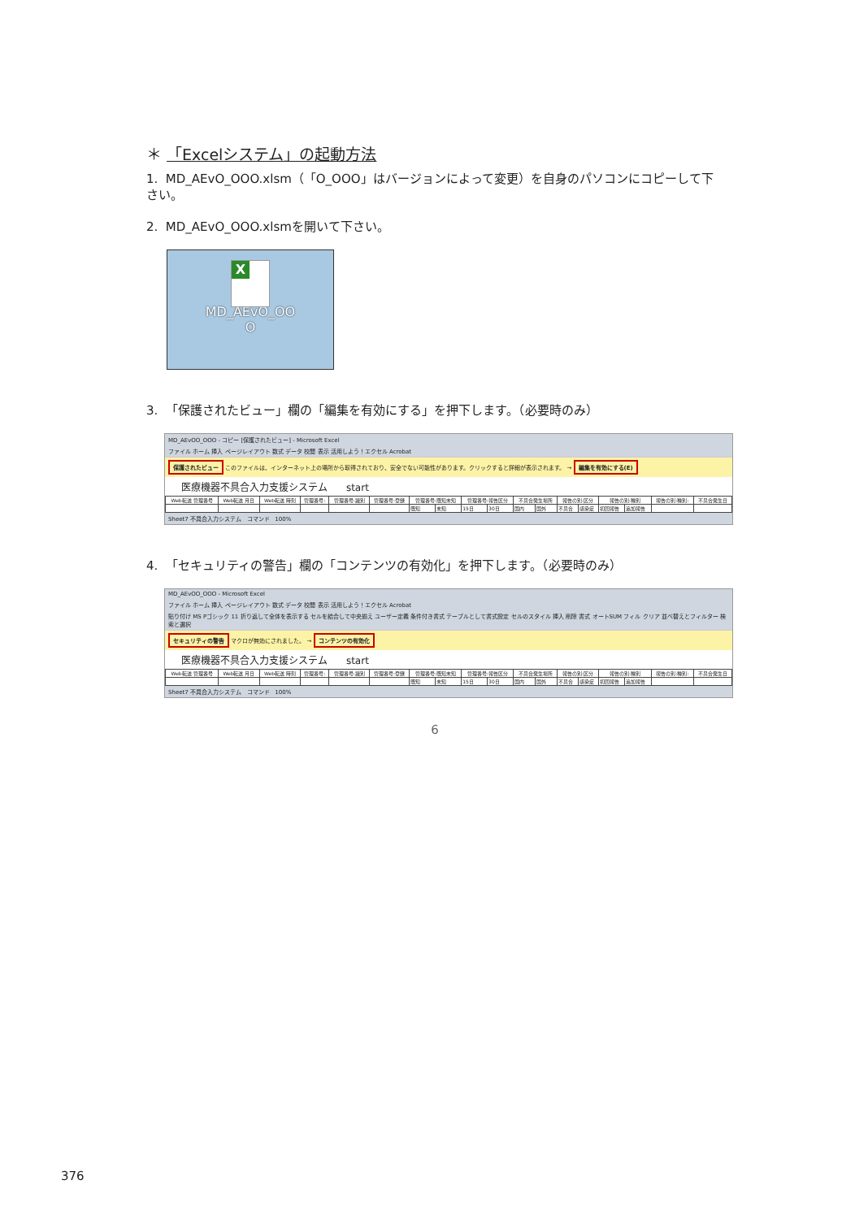＊ 「Excelシステム」の起動方法
1. MD_AEvO_OOO.xlsm（「O_OOO」はバージョンによって変更）を自身のパソコンにコピーして下さい。
2. MD_AEvO_OOO.xlsmを開いて下さい。
X
MD_AEvO_OO
O
3. 「保護されたビュー」欄の「編集を有効にする」を押下します。（必要時のみ）
MD_AEvOO_OOO - コピー [保護されたビュー] - Microsoft Excel
ファイル ホーム 挿入 ページレイアウト 数式 データ 校閲 表示 活用しよう！エクセル Acrobat
保護されたビュー このファイルは、インターネット上の場所から取得されており、安全でない可能性があります。クリックすると詳細が表示されます。 → 編集を有効にする(E)
医療機器不具合入力支援システム start
| Web転送 管理番号 | Web転送 月日 | Web転送 時刻 | 管理番号: | 管理番号:識別 | 管理番号:登録 | 管理番号:既知未知 | | 管理番号:報告区分 | | 不具合発生場所 | | 報告の別:区分 | | 報告の別:種別 | | 報告の別:種別: | 不具合発生日 |
| --- | --- | --- | --- | --- | --- | --- | --- | --- | --- | --- | --- | --- | --- | --- | --- | --- | --- |
| | | | | | | 既知 | 未知 | 15日 | 30日 | 国内 | 国外 | 不具合 | 感染症 | 初回報告 | 追加報告 | | |
Sheet7 不具合入力システム コマンド 100%
4. 「セキュリティの警告」欄の「コンテンツの有効化」を押下します。（必要時のみ）
MD_AEvOO_OOO - Microsoft Excel
ファイル ホーム 挿入 ページレイアウト 数式 データ 校閲 表示 活用しよう！エクセル Acrobat
貼り付け MS Pゴシック 11 折り返して全体を表示する セルを結合して中央揃え ユーザー定義 条件付き書式 テーブルとして書式設定 セルのスタイル 挿入 削除 書式 オートSUM フィル クリア 並べ替えとフィルター 検索と選択
セキュリティの警告 マクロが無効にされました。 → コンテンツの有効化
医療機器不具合入力支援システム start
| Web転送 管理番号 | Web転送 月日 | Web転送 時刻 | 管理番号: | 管理番号:識別 | 管理番号:登録 | 管理番号:既知未知 | | 管理番号:報告区分 | | 不具合発生場所 | | 報告の別:区分 | | 報告の別:種別 | | 報告の別:種別: | 不具合発生日 |
| --- | --- | --- | --- | --- | --- | --- | --- | --- | --- | --- | --- | --- | --- | --- | --- | --- | --- |
| | | | | | | 既知 | 未知 | 15日 | 30日 | 国内 | 国外 | 不具合 | 感染症 | 初回報告 | 追加報告 | | |
Sheet7 不具合入力システム コマンド 100%
6
376